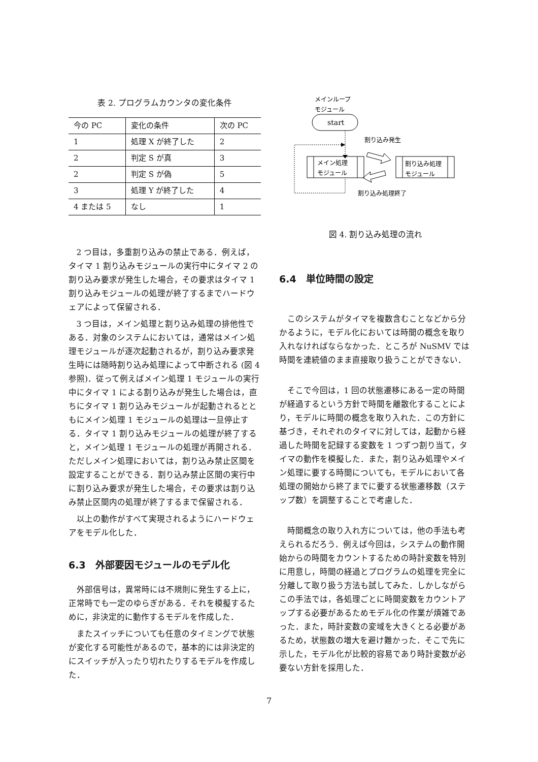表 2. プログラムカウンタの変化条件
| 今の PC | 変化の条件 | 次の PC |
| --- | --- | --- |
| 1 | 処理 X が終了した | 2 |
| 2 | 判定 S が真 | 3 |
| 2 | 判定 S が偽 | 5 |
| 3 | 処理 Y が終了した | 4 |
| 4 または 5 | なし | 1 |
2 つ目は，多重割り込みの禁止である．例えば，タイマ 1 割り込みモジュールの実行中にタイマ 2 の割り込み要求が発生した場合，その要求はタイマ 1 割り込みモジュールの処理が終了するまでハードウェアによって保留される．
3 つ目は，メイン処理と割り込み処理の排他性である．対象のシステムにおいては，通常はメイン処理モジュールが逐次起動されるが，割り込み要求発生時には随時割り込み処理によって中断される (図 4 参照)．従って例えばメイン処理 1 モジュールの実行中にタイマ 1 による割り込みが発生した場合は，直ちにタイマ 1 割り込みモジュールが起動されるとともにメイン処理 1 モジュールの処理は一旦停止する．タイマ 1 割り込みモジュールの処理が終了すると，メイン処理 1 モジュールの処理が再開される．ただしメイン処理においては，割り込み禁止区間を設定することができる．割り込み禁止区間の実行中に割り込み要求が発生した場合，その要求は割り込み禁止区間内の処理が終了するまで保留される．
以上の動作がすべて実現されるようにハードウェアをモデル化した．
6.3　外部要因モジュールのモデル化
外部信号は，異常時には不規則に発生する上に，正常時でも一定のゆらぎがある．それを模擬するために，非決定的に動作するモデルを作成した．
またスイッチについても任意のタイミングで状態が変化する可能性があるので，基本的には非決定的にスイッチが入ったり切れたりするモデルを作成した．
メインループ
モジュール
start
メイン処理
モジュール
割り込み処理
モジュール
割り込み発生
割り込み処理終了
図 4. 割り込み処理の流れ
6.4　単位時間の設定
このシステムがタイマを複数含むことなどから分かるように，モデル化においては時間の概念を取り入れなければならなかった．ところが NuSMV では時間を連続値のまま直接取り扱うことができない．
そこで今回は，1 回の状態遷移にある一定の時間が経過するという方針で時間を離散化することにより，モデルに時間の概念を取り入れた．この方針に基づき，それぞれのタイマに対しては，起動から経過した時間を記録する変数を 1 つずつ割り当て，タイマの動作を模擬した．また，割り込み処理やメイン処理に要する時間についても，モデルにおいて各処理の開始から終了までに要する状態遷移数（ステップ数）を調整することで考慮した．
時間概念の取り入れ方については，他の手法も考えられるだろう．例えば今回は，システムの動作開始からの時間をカウントするための時計変数を特別に用意し，時間の経過とプログラムの処理を完全に分離して取り扱う方法も試してみた．しかしながらこの手法では，各処理ごとに時間変数をカウントアップする必要があるためモデル化の作業が煩雑であった．また，時計変数の変域を大きくとる必要があるため，状態数の増大を避け難かった．そこで先に示した，モデル化が比較的容易であり時計変数が必要ない方針を採用した．
7